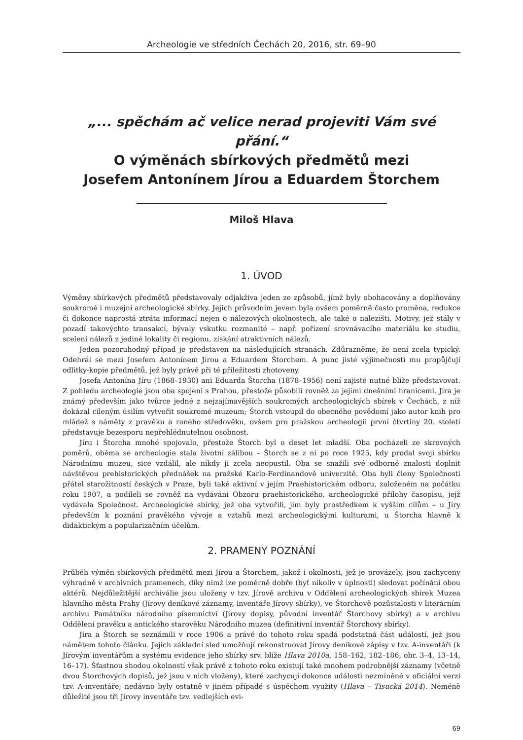Archeologie ve středních Čechách 20, 2016, str. 69–90
„... spěchám ač velice nerad projeviti Vám své přání.“
O výměnách sbírkových předmětů mezi
Josefem Antonínem Jírou a Eduardem Štorchem
Miloš Hlava
1. ÚVOD
Výměny sbírkových předmětů představovaly odjakživa jeden ze způsobů, jímž byly obohacovány a doplňovány soukromé i muzejní archeologické sbírky. Jejich průvodním jevem byla ovšem poměrně často proměna, redukce či dokonce naprostá ztráta informací nejen o nálezových okolnostech, ale také o nalezišti. Motivy, jež stály v pozadí takovýchto transakcí, bývaly vskutku rozmanité – např. pořízení srovnávacího materiálu ke studiu, scelení nálezů z jediné lokality či regionu, získání atraktivních nálezů.
Jeden pozoruhodný případ je představen na následujících stranách. Zdůrazněme, že není zcela typický. Odehrál se mezi Josefem Antonínem Jírou a Eduardem Štorchem. A punc jisté výjimečnosti mu propůjčují odlitky-kopie předmětů, jež byly právě při té příležitosti zhotoveny.
Josefa Antonína Jíru (1868–1930) ani Eduarda Štorcha (1878–1956) není zajisté nutné blíže představovat. Z pohledu archeologie jsou oba spojeni s Prahou, přestože působili rovněž za jejími dnešními hranicemi. Jíra je známý především jako tvůrce jedné z nejzajímavějších soukromých archeologických sbírek v Čechách, z níž dokázal cíleným úsilím vytvořit soukromé muzeum; Štorch vstoupil do obecného povědomí jako autor knih pro mládež s náměty z pravěku a raného středověku, ovšem pro pražskou archeologii první čtvrtiny 20. století představuje bezesporu nepřehlédnutelnou osobnost.
Jíru i Štorcha mnohé spojovalo, přestože Štorch byl o deset let mladší. Oba pocházeli ze skrovných poměrů, oběma se archeologie stala životní zálibou – Štorch se z ní po roce 1925, kdy prodal svoji sbírku Národnímu muzeu, sice vzdálil, ale nikdy ji zcela neopustil. Oba se snažili své odborné znalosti doplnit návštěvou prehistorických přednášek na pražské Karlo-Ferdinandově univerzitě. Oba byli členy Společnosti přátel starožitností českých v Praze, byli také aktivní v jejím Praehistorickém odboru, založeném na počátku roku 1907, a podíleli se rovněž na vydávání Obzoru praehistorického, archeologické přílohy časopisu, jejž vydávala Společnost. Archeologické sbírky, jež oba vytvořili, jim byly prostředkem k vyšším cílům – u Jíry především k poznání pravěkého vývoje a vztahů mezi archeologickými kulturami, u Štorcha hlavně k didaktickým a popularizačním účelům.
2. PRAMENY POZNÁNÍ
Průběh výměn sbírkových předmětů mezi Jírou a Štorchem, jakož i okolnosti, jež je provázely, jsou zachyceny výhradně v archivních pramenech, díky nimž lze poměrně dobře (byť nikoliv v úplnosti) sledovat počínání obou aktérů. Nejdůležitější archiválie jsou uloženy v tzv. Jírově archivu v Oddělení archeologických sbírek Muzea hlavního města Prahy (Jírovy deníkové záznamy, inventáře Jírovy sbírky), ve Štorchově pozůstalosti v literárním archivu Památníku národního písemnictví (Jírovy dopisy, původní inventář Štorchovy sbírky) a v archivu Oddělení pravěku a antického starověku Národního muzea (definitivní inventář Štorchovy sbírky).
Jíra a Štorch se seznámili v roce 1906 a právě do tohoto roku spadá podstatná část událostí, jež jsou námětem tohoto článku. Jejich základní sled umožňují rekonstruovat Jírovy deníkové zápisy v tzv. A-inventáři (k Jírovým inventářům a systému evidence jeho sbírky srv. blíže Hlava 2010a, 158–162, 182–186, obr. 3–4, 13–14, 16–17). Šťastnou shodou okolností však právě z tohoto roku existují také mnohem podrobnější záznamy (včetně dvou Štorchových dopisů, jež jsou v nich vloženy), které zachycují dokonce události nezmíněné v oficiální verzi tzv. A-inventáře; nedávno byly ostatně v jiném případě s úspěchem využity (Hlava – Tisucká 2014). Neméně důležité jsou tři Jírovy inventáře tzv. vedlejších evi-
69